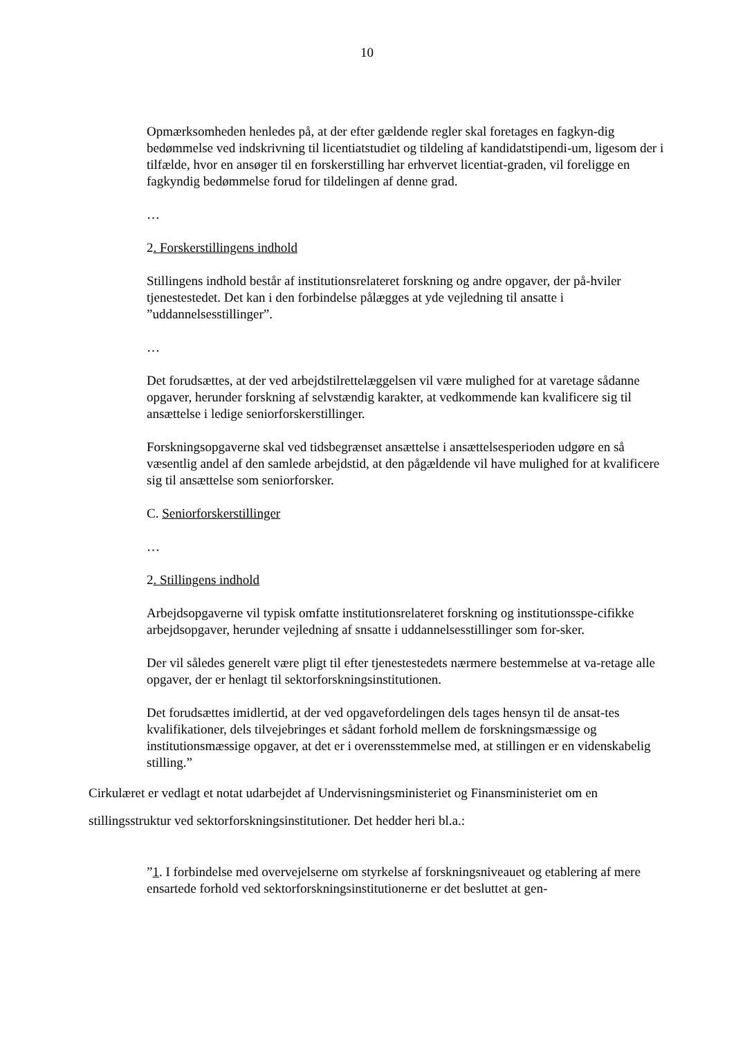10
Opmærksomheden henledes på, at der efter gældende regler skal foretages en fagkyn-dig bedømmelse ved indskrivning til licentiatstudiet og tildeling af kandidatstipendi-um, ligesom der i tilfælde, hvor en ansøger til en forskerstilling har erhvervet licentiat-graden, vil foreligge en fagkyndig bedømmelse forud for tildelingen af denne grad.
…
2. Forskerstillingens indhold
Stillingens indhold består af institutionsrelateret forskning og andre opgaver, der på-hviler tjenestestedet. Det kan i den forbindelse pålægges at yde vejledning til ansatte i ”uddannelsesstillinger”.
…
Det forudsættes, at der ved arbejdstilrettelæggelsen vil være mulighed for at varetage sådanne opgaver, herunder forskning af selvstændig karakter, at vedkommende kan kvalificere sig til ansættelse i ledige seniorforskerstillinger.
Forskningsopgaverne skal ved tidsbegrænset ansættelse i ansættelsesperioden udgøre en så væsentlig andel af den samlede arbejdstid, at den pågældende vil have mulighed for at kvalificere sig til ansættelse som seniorforsker.
C. Seniorforskerstillinger
…
2. Stillingens indhold
Arbejdsopgaverne vil typisk omfatte institutionsrelateret forskning og institutionsspe-cifikke arbejdsopgaver, herunder vejledning af snsatte i uddannelsesstillinger som for-sker.
Der vil således generelt være pligt til efter tjenestestedets nærmere bestemmelse at va-retage alle opgaver, der er henlagt til sektorforskningsinstitutionen.
Det forudsættes imidlertid, at der ved opgavefordelingen dels tages hensyn til de ansat-tes kvalifikationer, dels tilvejebringes et sådant forhold mellem de forskningsmæssige og institutionsmæssige opgaver, at det er i overensstemmelse med, at stillingen er en videnskabelig stilling.”
Cirkulæret er vedlagt et notat udarbejdet af Undervisningsministeriet og Finansministeriet om en stillingsstruktur ved sektorforskningsinstitutioner. Det hedder heri bl.a.:
”1. I forbindelse med overvejelserne om styrkelse af forskningsniveauet og etablering af mere ensartede forhold ved sektorforskningsinstitutionerne er det besluttet at gen-